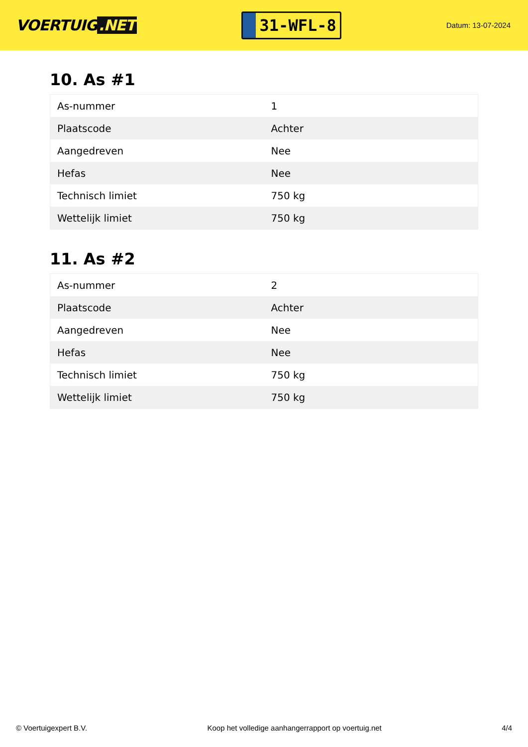VOERTUIG.NET
31-WFL-8
Datum: 13-07-2024
10. As #1
| As-nummer | 1 |
| Plaatscode | Achter |
| Aangedreven | Nee |
| Hefas | Nee |
| Technisch limiet | 750 kg |
| Wettelijk limiet | 750 kg |
11. As #2
| As-nummer | 2 |
| Plaatscode | Achter |
| Aangedreven | Nee |
| Hefas | Nee |
| Technisch limiet | 750 kg |
| Wettelijk limiet | 750 kg |
© Voertuigexpert B.V. Koop het volledige aanhangerrapport op voertuig.net 4/4